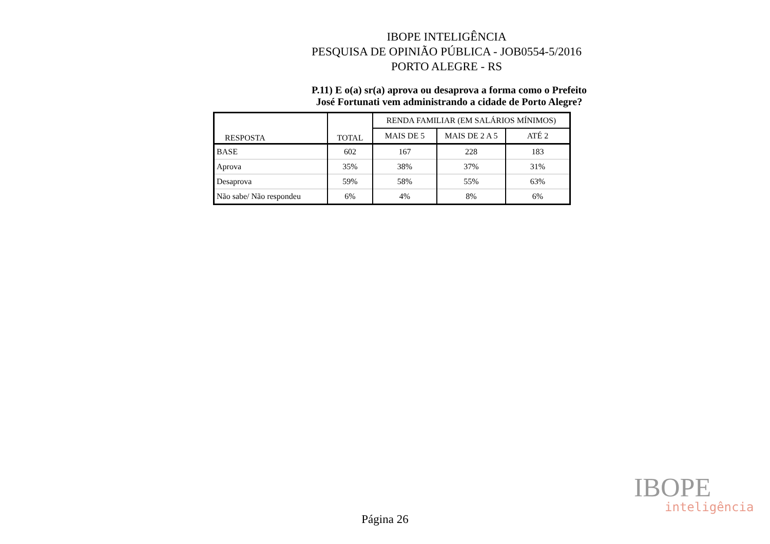IBOPE INTELIGÊNCIA
PESQUISA DE OPINIÃO PÚBLICA - JOB0554-5/2016
PORTO ALEGRE - RS
P.11) E o(a) sr(a) aprova ou desaprova a forma como o Prefeito
José Fortunati vem administrando a cidade de Porto Alegre?
| RESPOSTA | TOTAL | RENDA FAMILIAR (EM SALÁRIOS MÍNIMOS) | | |
| --- | --- | --- | --- | --- |
| | | MAIS DE 5 | MAIS DE 2 A 5 | ATÉ 2 |
| BASE | 602 | 167 | 228 | 183 |
| Aprova | 35% | 38% | 37% | 31% |
| Desaprova | 59% | 58% | 55% | 63% |
| Não sabe/ Não respondeu | 6% | 4% | 8% | 6% |
IBOPE
inteligência
Página 26